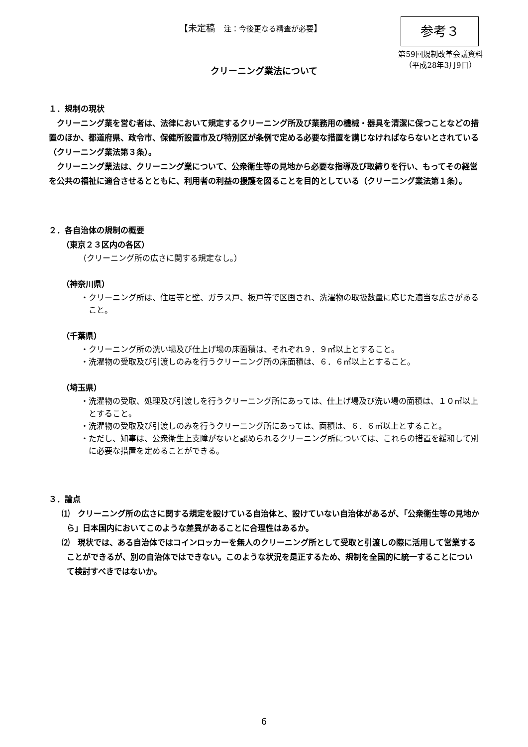【未定稿　注：今後更なる精査が必要】 参考３
第59回規制改革会議資料
（平成28年3月9日）
クリーニング業法について
１．規制の現状
　クリーニング業を営む者は、法律において規定するクリーニング所及び業務用の機械・器具を清潔に保つことなどの措置のほか、都道府県、政令市、保健所設置市及び特別区が条例で定める必要な措置を講じなければならないとされている（クリーニング業法第３条）。
　クリーニング業法は、クリーニング業について、公衆衛生等の見地から必要な指導及び取締りを行い、もってその経営を公共の福祉に適合させるとともに、利用者の利益の援護を図ることを目的としている（クリーニング業法第１条）。
２．各自治体の規制の概要
（東京２３区内の各区）
（クリーニング所の広さに関する規定なし。）
（神奈川県）
・クリーニング所は、住居等と壁、ガラス戸、板戸等で区画され、洗濯物の取扱数量に応じた適当な広さがあること。
（千葉県）
・クリーニング所の洗い場及び仕上げ場の床面積は、それぞれ９．９㎡以上とすること。
・洗濯物の受取及び引渡しのみを行うクリーニング所の床面積は、６．６㎡以上とすること。
（埼玉県）
・洗濯物の受取、処理及び引渡しを行うクリーニング所にあっては、仕上げ場及び洗い場の面積は、１０㎡以上とすること。
・洗濯物の受取及び引渡しのみを行うクリーニング所にあっては、面積は、６．６㎡以上とすること。
・ただし、知事は、公衆衛生上支障がないと認められるクリーニング所については、これらの措置を緩和して別に必要な措置を定めることができる。
３．論点
⑴　クリーニング所の広さに関する規定を設けている自治体と、設けていない自治体があるが、「公衆衛生等の見地から」日本国内においてこのような差異があることに合理性はあるか。
⑵　現状では、ある自治体ではコインロッカーを無人のクリーニング所として受取と引渡しの際に活用して営業することができるが、別の自治体ではできない。このような状況を是正するため、規制を全国的に統一することについて検討すべきではないか。
6